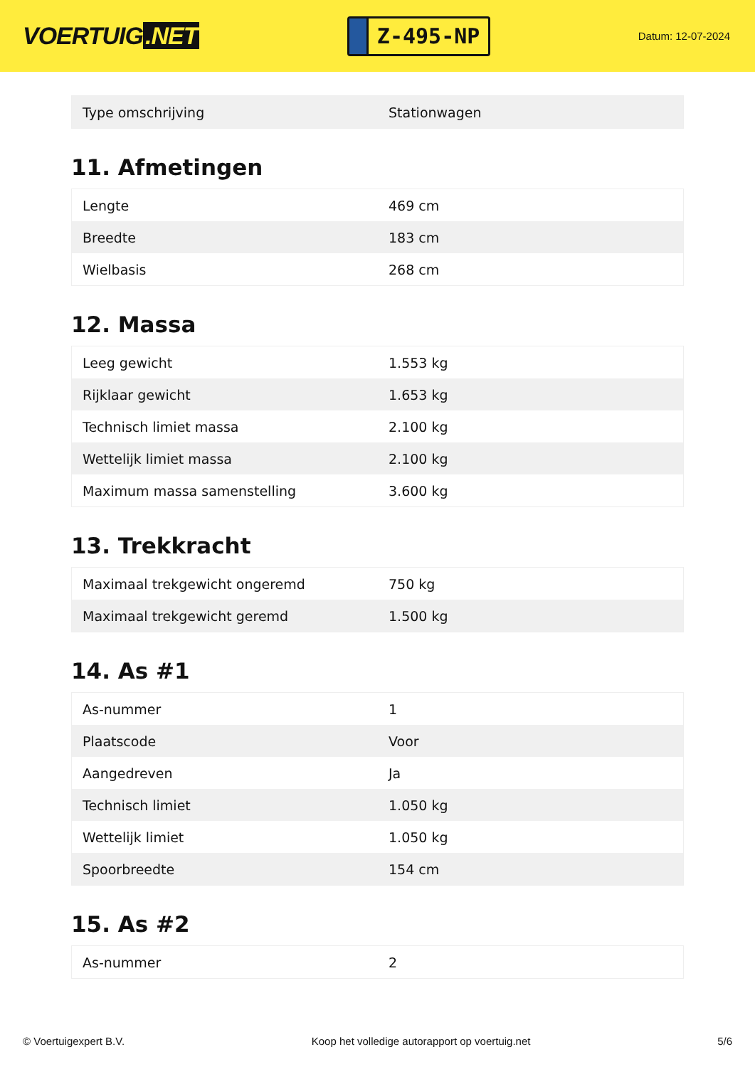VOERTUIG.NET
Z-495-NP
Datum: 12-07-2024
| Type omschrijving | Stationwagen |
11. Afmetingen
| Lengte | 469 cm |
| Breedte | 183 cm |
| Wielbasis | 268 cm |
12. Massa
| Leeg gewicht | 1.553 kg |
| Rijklaar gewicht | 1.653 kg |
| Technisch limiet massa | 2.100 kg |
| Wettelijk limiet massa | 2.100 kg |
| Maximum massa samenstelling | 3.600 kg |
13. Trekkracht
| Maximaal trekgewicht ongeremd | 750 kg |
| Maximaal trekgewicht geremd | 1.500 kg |
14. As #1
| As-nummer | 1 |
| Plaatscode | Voor |
| Aangedreven | Ja |
| Technisch limiet | 1.050 kg |
| Wettelijk limiet | 1.050 kg |
| Spoorbreedte | 154 cm |
15. As #2
| As-nummer | 2 |
© Voertuigexpert B.V. Koop het volledige autorapport op voertuig.net 5/6